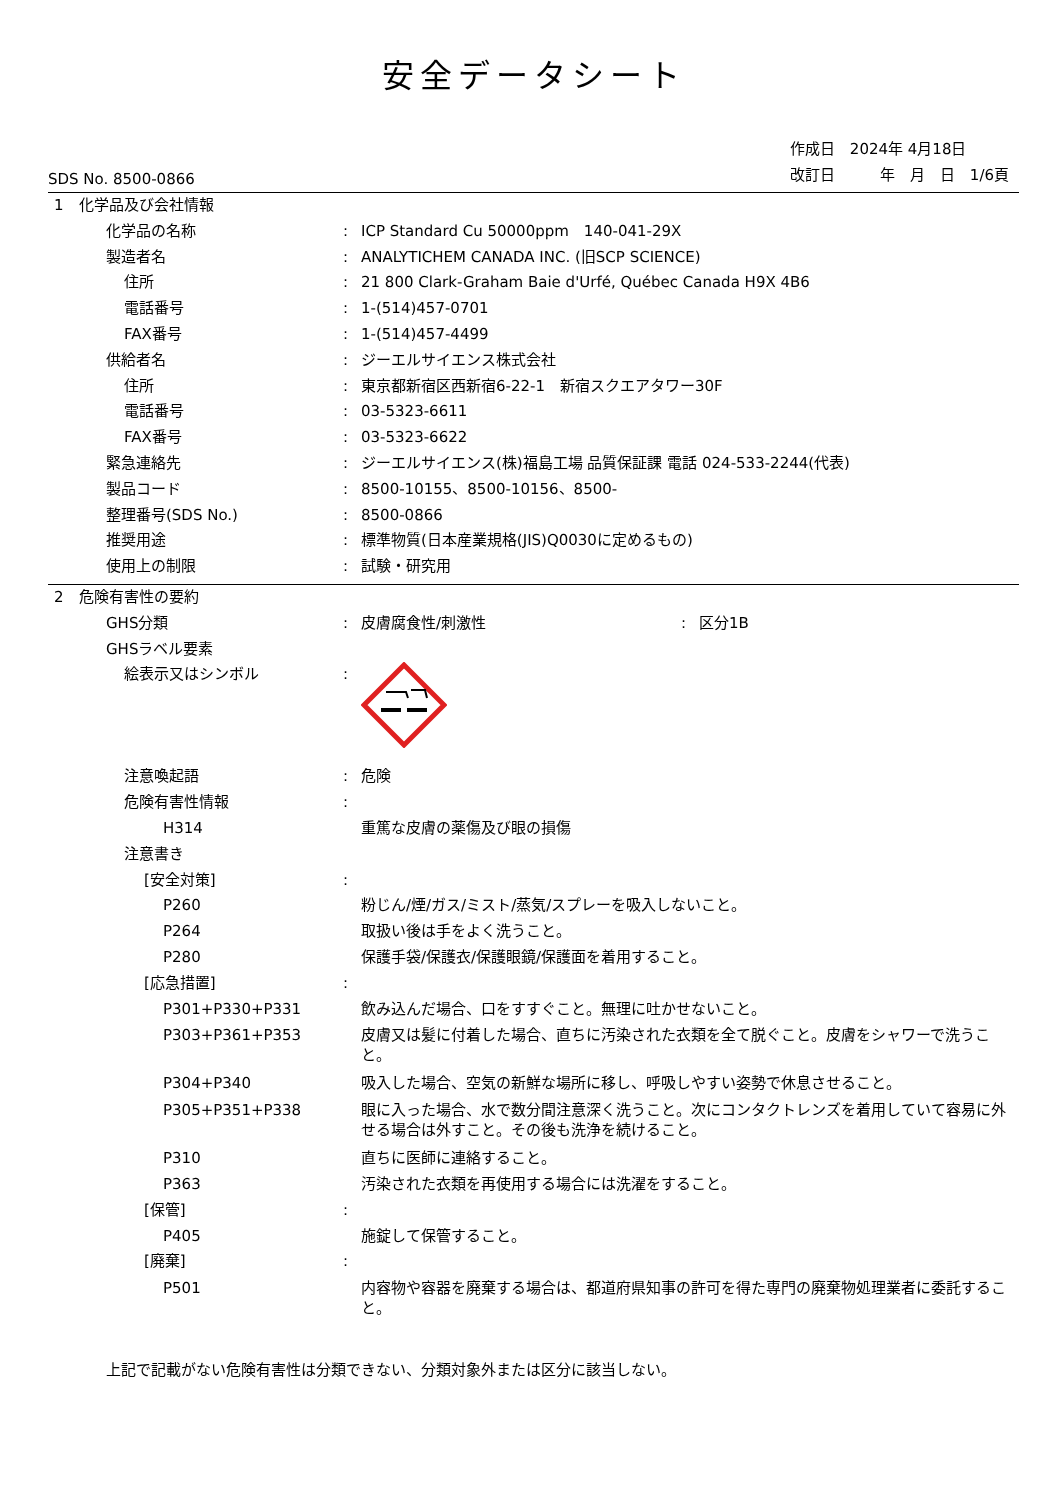安全データシート
SDS No. 8500-0866
作成日　2024年 4月18日
改訂日　　　年　月　日　1/6頁
1　化学品及び会社情報
化学品の名称 : ICP Standard Cu 50000ppm　140-041-29X
製造者名 : ANALYTICHEM CANADA INC. (旧SCP SCIENCE)
住所 : 21 800 Clark-Graham Baie d'Urfé, Québec Canada H9X 4B6
電話番号 : 1-(514)457-0701
FAX番号 : 1-(514)457-4499
供給者名 : ジーエルサイエンス株式会社
住所 : 東京都新宿区西新宿6-22-1　新宿スクエアタワー30F
電話番号 : 03-5323-6611
FAX番号 : 03-5323-6622
緊急連絡先 : ジーエルサイエンス(株)福島工場 品質保証課 電話 024-533-2244(代表)
製品コード : 8500-10155、8500-10156、8500-
整理番号(SDS No.) : 8500-0866
推奨用途 : 標準物質(日本産業規格(JIS)Q0030に定めるもの)
使用上の制限 : 試験・研究用
2　危険有害性の要約
GHS分類 : 皮膚腐食性/刺激性 : 区分1B
GHSラベル要素
絵表示又はシンボル :
注意喚起語 : 危険
危険有害性情報 :
H314 重篤な皮膚の薬傷及び眼の損傷
注意書き
[安全対策] :
P260 粉じん/煙/ガス/ミスト/蒸気/スプレーを吸入しないこと。
P264 取扱い後は手をよく洗うこと。
P280 保護手袋/保護衣/保護眼鏡/保護面を着用すること。
[応急措置] :
P301+P330+P331 飲み込んだ場合、口をすすぐこと。無理に吐かせないこと。
P303+P361+P353 皮膚又は髪に付着した場合、直ちに汚染された衣類を全て脱ぐこと。皮膚をシャワーで洗うこと。
P304+P340 吸入した場合、空気の新鮮な場所に移し、呼吸しやすい姿勢で休息させること。
P305+P351+P338 眼に入った場合、水で数分間注意深く洗うこと。次にコンタクトレンズを着用していて容易に外せる場合は外すこと。その後も洗浄を続けること。
P310 直ちに医師に連絡すること。
P363 汚染された衣類を再使用する場合には洗濯をすること。
[保管] :
P405 施錠して保管すること。
[廃棄] :
P501 内容物や容器を廃棄する場合は、都道府県知事の許可を得た専門の廃棄物処理業者に委託すること。
上記で記載がない危険有害性は分類できない、分類対象外または区分に該当しない。